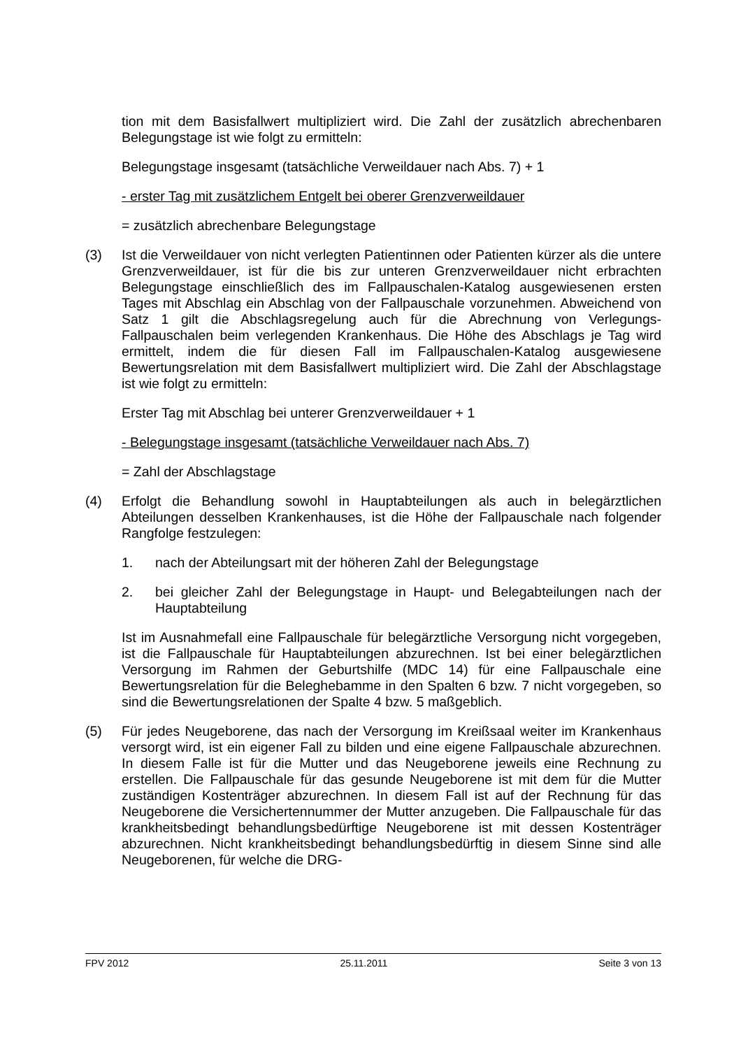tion mit dem Basisfallwert multipliziert wird. Die Zahl der zusätzlich abrechenbaren Belegungstage ist wie folgt zu ermitteln:
Belegungstage insgesamt (tatsächliche Verweildauer nach Abs. 7) + 1
- erster Tag mit zusätzlichem Entgelt bei oberer Grenzverweildauer
= zusätzlich abrechenbare Belegungstage
(3) Ist die Verweildauer von nicht verlegten Patientinnen oder Patienten kürzer als die untere Grenzverweildauer, ist für die bis zur unteren Grenzverweildauer nicht erbrachten Belegungstage einschließlich des im Fallpauschalen-Katalog ausgewiesenen ersten Tages mit Abschlag ein Abschlag von der Fallpauschale vorzunehmen. Abweichend von Satz 1 gilt die Abschlagsregelung auch für die Abrechnung von Verlegungs-Fallpauschalen beim verlegenden Krankenhaus. Die Höhe des Abschlags je Tag wird ermittelt, indem die für diesen Fall im Fallpauschalen-Katalog ausgewiesene Bewertungsrelation mit dem Basisfallwert multipliziert wird. Die Zahl der Abschlagstage ist wie folgt zu ermitteln:
Erster Tag mit Abschlag bei unterer Grenzverweildauer + 1
- Belegungstage insgesamt (tatsächliche Verweildauer nach Abs. 7)
= Zahl der Abschlagstage
(4) Erfolgt die Behandlung sowohl in Hauptabteilungen als auch in belegärztlichen Abteilungen desselben Krankenhauses, ist die Höhe der Fallpauschale nach folgender Rangfolge festzulegen:
1. nach der Abteilungsart mit der höheren Zahl der Belegungstage
2. bei gleicher Zahl der Belegungstage in Haupt- und Belegabteilungen nach der Hauptabteilung
Ist im Ausnahmefall eine Fallpauschale für belegärztliche Versorgung nicht vorgegeben, ist die Fallpauschale für Hauptabteilungen abzurechnen. Ist bei einer belegärztlichen Versorgung im Rahmen der Geburtshilfe (MDC 14) für eine Fallpauschale eine Bewertungsrelation für die Beleghebamme in den Spalten 6 bzw. 7 nicht vorgegeben, so sind die Bewertungsrelationen der Spalte 4 bzw. 5 maßgeblich.
(5) Für jedes Neugeborene, das nach der Versorgung im Kreißsaal weiter im Krankenhaus versorgt wird, ist ein eigener Fall zu bilden und eine eigene Fallpauschale abzurechnen. In diesem Falle ist für die Mutter und das Neugeborene jeweils eine Rechnung zu erstellen. Die Fallpauschale für das gesunde Neugeborene ist mit dem für die Mutter zuständigen Kostenträger abzurechnen. In diesem Fall ist auf der Rechnung für das Neugeborene die Versichertennummer der Mutter anzugeben. Die Fallpauschale für das krankheitsbedingt behandlungsbedürftige Neugeborene ist mit dessen Kostenträger abzurechnen. Nicht krankheitsbedingt behandlungsbedürftig in diesem Sinne sind alle Neugeborenen, für welche die DRG-
FPV 2012 25.11.2011 Seite 3 von 13